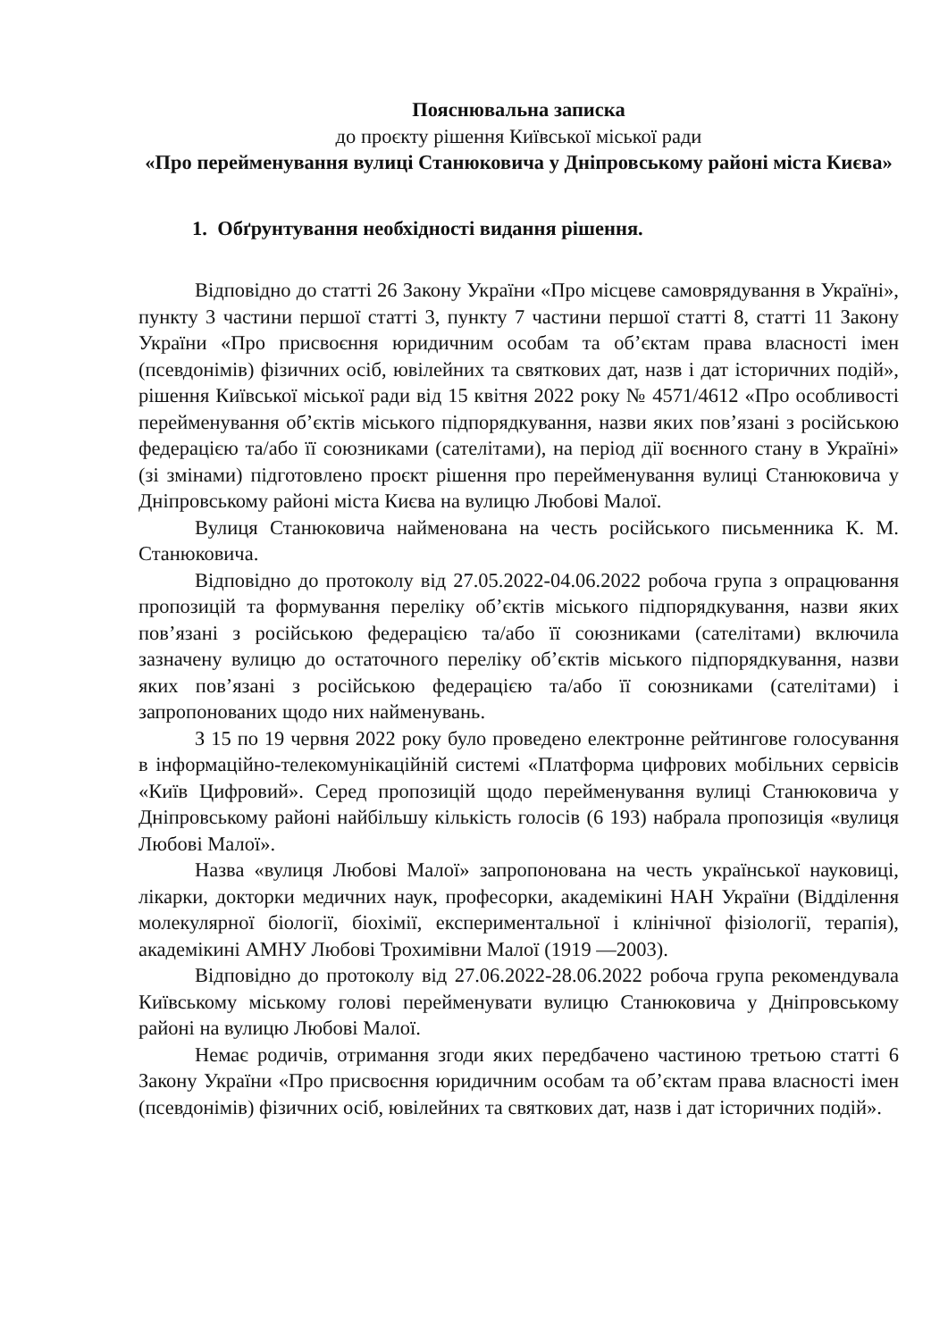Пояснювальна записка
до проєкту рішення Київської міської ради
«Про перейменування вулиці Станюковича у Дніпровському районі міста Києва»
1. Обґрунтування необхідності видання рішення.
Відповідно до статті 26 Закону України «Про місцеве самоврядування в Україні», пункту 3 частини першої статті 3, пункту 7 частини першої статті 8, статті 11 Закону України «Про присвоєння юридичним особам та об’єктам права власності імен (псевдонімів) фізичних осіб, ювілейних та святкових дат, назв і дат історичних подій», рішення Київської міської ради від 15 квітня 2022 року № 4571/4612 «Про особливості перейменування об’єктів міського підпорядкування, назви яких пов’язані з російською федерацією та/або її союзниками (сателітами), на період дії воєнного стану в Україні» (зі змінами) підготовлено проєкт рішення про перейменування вулиці Станюковича у Дніпровському районі міста Києва на вулицю Любові Малої.
Вулиця Станюковича найменована на честь російського письменника К. М. Станюковича.
Відповідно до протоколу від 27.05.2022-04.06.2022 робоча група з опрацювання пропозицій та формування переліку об’єктів міського підпорядкування, назви яких пов’язані з російською федерацією та/або її союзниками (сателітами) включила зазначену вулицю до остаточного переліку об’єктів міського підпорядкування, назви яких пов’язані з російською федерацією та/або її союзниками (сателітами) і запропонованих щодо них найменувань.
З 15 по 19 червня 2022 року було проведено електронне рейтингове голосування в інформаційно-телекомунікаційній системі «Платформа цифрових мобільних сервісів «Київ Цифровий». Серед пропозицій щодо перейменування вулиці Станюковича у Дніпровському районі найбільшу кількість голосів (6 193) набрала пропозиція «вулиця Любові Малої».
Назва «вулиця Любові Малої» запропонована на честь української науковиці, лікарки, докторки медичних наук, професорки, академікині НАН України (Відділення молекулярної біології, біохімії, експериментальної і клінічної фізіології, терапія), академікині АМНУ Любові Трохимівни Малої (1919 —2003).
Відповідно до протоколу від 27.06.2022-28.06.2022 робоча група рекомендувала Київському міському голові перейменувати вулицю Станюковича у Дніпровському районі на вулицю Любові Малої.
Немає родичів, отримання згоди яких передбачено частиною третьою статті 6 Закону України «Про присвоєння юридичним особам та об’єктам права власності імен (псевдонімів) фізичних осіб, ювілейних та святкових дат, назв і дат історичних подій».